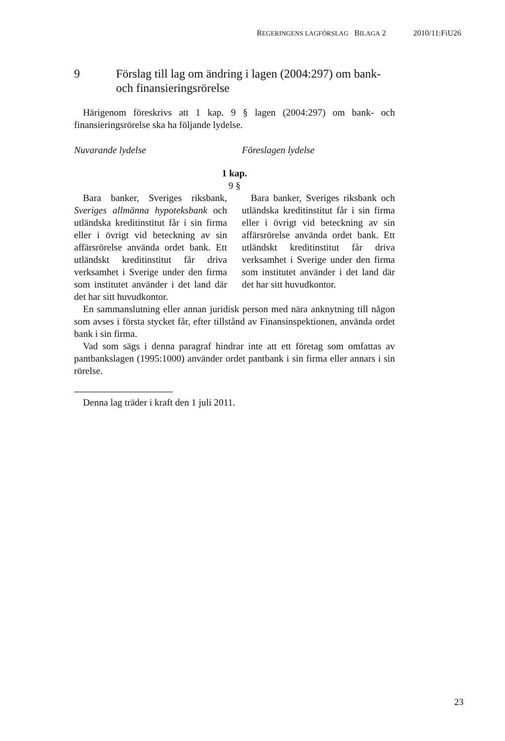REGERINGENS LAGFÖRSLAG BILAGA 2 2010/11:FiU26
9 Förslag till lag om ändring i lagen (2004:297) om bank- och finansieringsrörelse
Härigenom föreskrivs att 1 kap. 9 § lagen (2004:297) om bank- och finansieringsrörelse ska ha följande lydelse.
Nuvarande lydelse Föreslagen lydelse
1 kap.
9 §
Bara banker, Sveriges riksbank, Sveriges allmänna hypoteksbank och utländska kreditinstitut får i sin firma eller i övrigt vid beteckning av sin affärsrörelse använda ordet bank. Ett utländskt kreditinstitut får driva verksamhet i Sverige under den firma som institutet använder i det land där det har sitt huvudkontor.
Bara banker, Sveriges riksbank och utländska kreditinstitut får i sin firma eller i övrigt vid beteckning av sin affärsrörelse använda ordet bank. Ett utländskt kreditinstitut får driva verksamhet i Sverige under den firma som institutet använder i det land där det har sitt huvudkontor.
En sammanslutning eller annan juridisk person med nära anknytning till någon som avses i första stycket får, efter tillstånd av Finansinspektionen, använda ordet bank i sin firma.
Vad som sägs i denna paragraf hindrar inte att ett företag som omfattas av pantbankslagen (1995:1000) använder ordet pantbank i sin firma eller annars i sin rörelse.
Denna lag träder i kraft den 1 juli 2011.
23